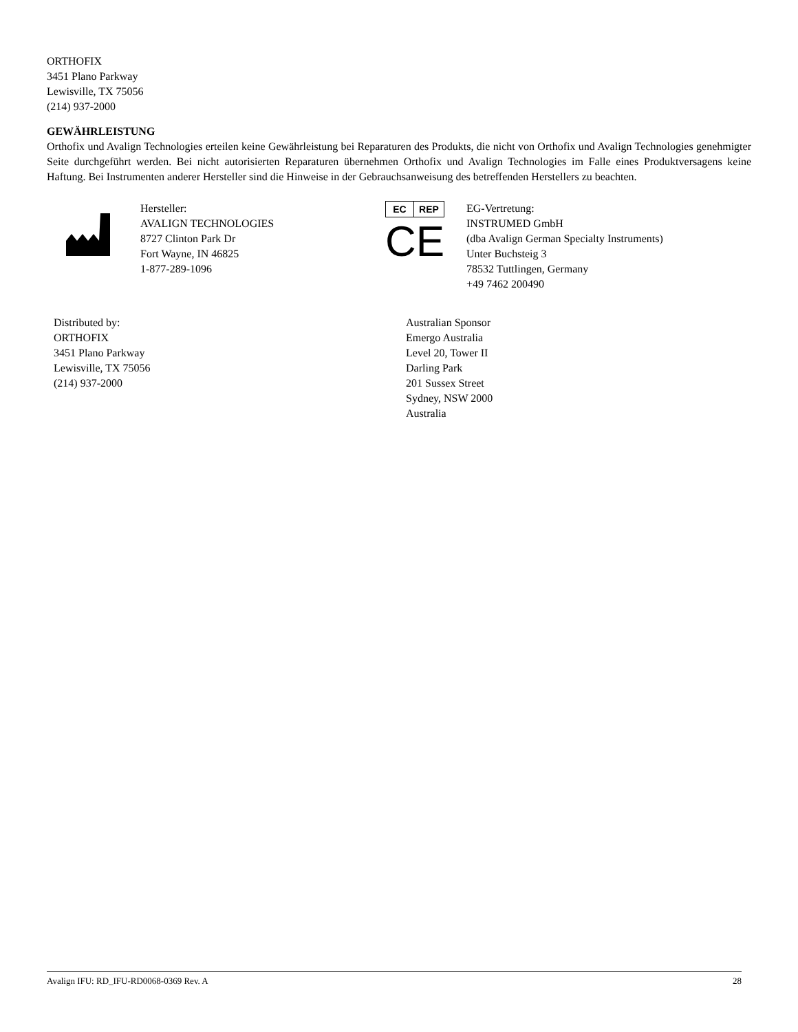ORTHOFIX
3451 Plano Parkway
Lewisville, TX 75056
(214) 937-2000
GEWÄHRLEISTUNG
Orthofix und Avalign Technologies erteilen keine Gewährleistung bei Reparaturen des Produkts, die nicht von Orthofix und Avalign Technologies genehmigter Seite durchgeführt werden. Bei nicht autorisierten Reparaturen übernehmen Orthofix und Avalign Technologies im Falle eines Produktversagens keine Haftung. Bei Instrumenten anderer Hersteller sind die Hinweise in der Gebrauchsanweisung des betreffenden Herstellers zu beachten.
Hersteller:
AVALIGN TECHNOLOGIES
8727 Clinton Park Dr
Fort Wayne, IN 46825
1-877-289-1096
EC REP
CE
EG-Vertretung:
INSTRUMED GmbH
(dba Avalign German Specialty Instruments)
Unter Buchsteig 3
78532 Tuttlingen, Germany
+49 7462 200490
Distributed by:
ORTHOFIX
3451 Plano Parkway
Lewisville, TX 75056
(214) 937-2000
Australian Sponsor
Emergo Australia
Level 20, Tower II
Darling Park
201 Sussex Street
Sydney, NSW 2000
Australia
Avalign IFU: RD_IFU-RD0068-0369 Rev. A 28